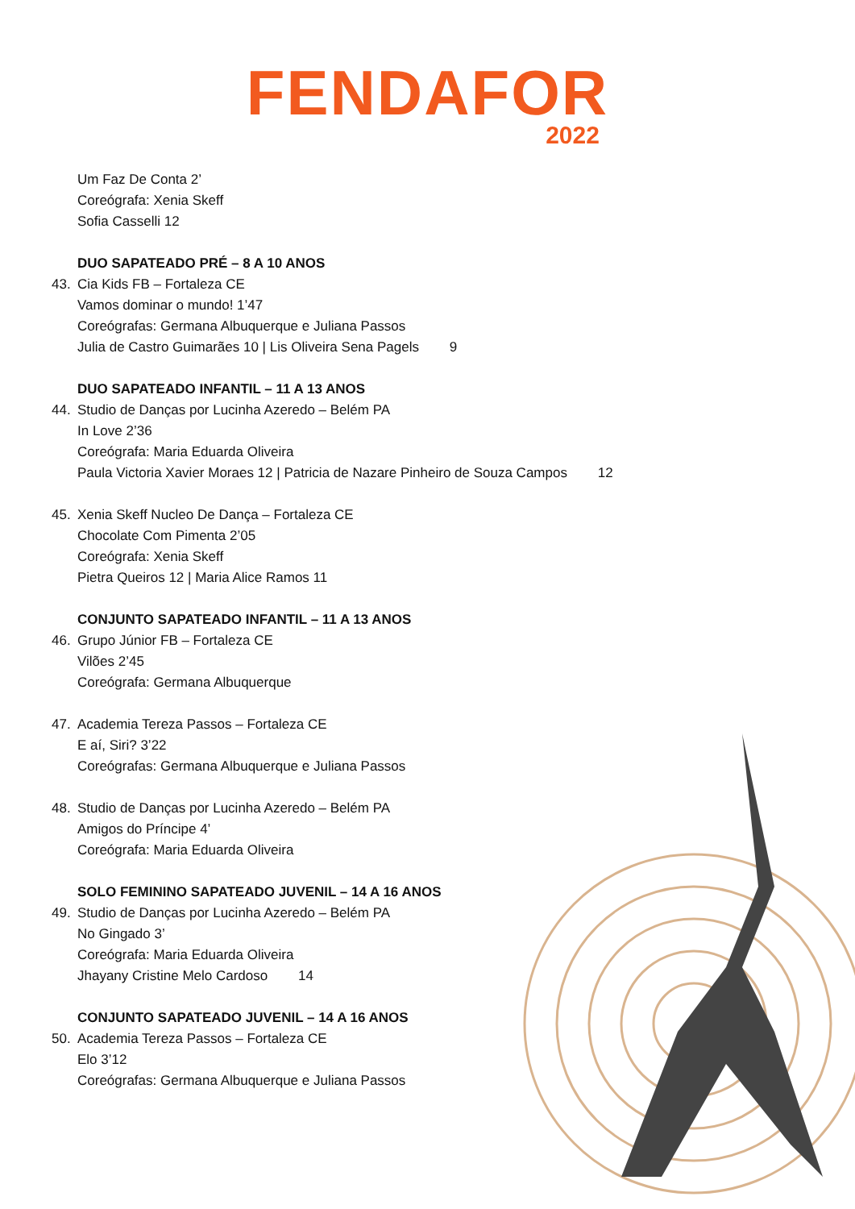FENDAFOR
2022
Um Faz De Conta 2’
Coreógrafa: Xenia Skeff
Sofia Casselli 12
DUO SAPATEADO PRÉ – 8 A 10 ANOS
43. Cia Kids FB – Fortaleza CE
Vamos dominar o mundo! 1’47
Coreógrafas: Germana Albuquerque e Juliana Passos
Julia de Castro Guimarães 10 | Lis Oliveira Sena Pagels 9
DUO SAPATEADO INFANTIL – 11 A 13 ANOS
44. Studio de Danças por Lucinha Azeredo – Belém PA
In Love 2’36
Coreógrafa: Maria Eduarda Oliveira
Paula Victoria Xavier Moraes 12 | Patricia de Nazare Pinheiro de Souza Campos 12
45. Xenia Skeff Nucleo De Dança – Fortaleza CE
Chocolate Com Pimenta 2’05
Coreógrafa: Xenia Skeff
Pietra Queiros 12 | Maria Alice Ramos 11
CONJUNTO SAPATEADO INFANTIL – 11 A 13 ANOS
46. Grupo Júnior FB – Fortaleza CE
Vilões 2’45
Coreógrafa: Germana Albuquerque
47. Academia Tereza Passos – Fortaleza CE
E aí, Siri? 3’22
Coreógrafas: Germana Albuquerque e Juliana Passos
48. Studio de Danças por Lucinha Azeredo – Belém PA
Amigos do Príncipe 4’
Coreógrafa: Maria Eduarda Oliveira
SOLO FEMININO SAPATEADO JUVENIL – 14 A 16 ANOS
49. Studio de Danças por Lucinha Azeredo – Belém PA
No Gingado 3’
Coreógrafa: Maria Eduarda Oliveira
Jhayany Cristine Melo Cardoso 14
CONJUNTO SAPATEADO JUVENIL – 14 A 16 ANOS
50. Academia Tereza Passos – Fortaleza CE
Elo 3’12
Coreógrafas: Germana Albuquerque e Juliana Passos